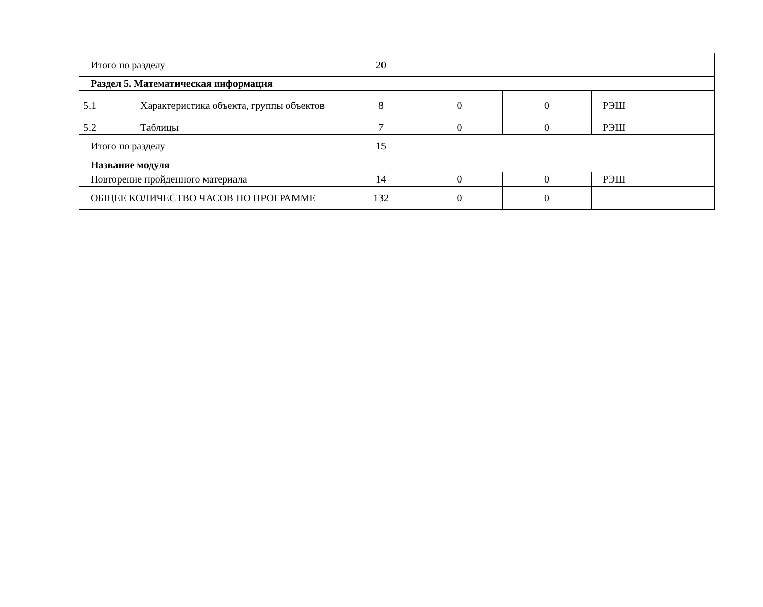| Итого по разделу | | 20 | | | |
| Раздел 5. Математическая информация | | | | | |
| 5.1 | Характеристика объекта, группы объектов | 8 | 0 | 0 | РЭШ |
| 5.2 | Таблицы | 7 | 0 | 0 | РЭШ |
| Итого по разделу | | 15 | | | |
| Название модуля | | | | | |
| Повторение пройденного материала | | 14 | 0 | 0 | РЭШ |
| ОБЩЕЕ КОЛИЧЕСТВО ЧАСОВ ПО ПРОГРАММЕ | | 132 | 0 | 0 | |